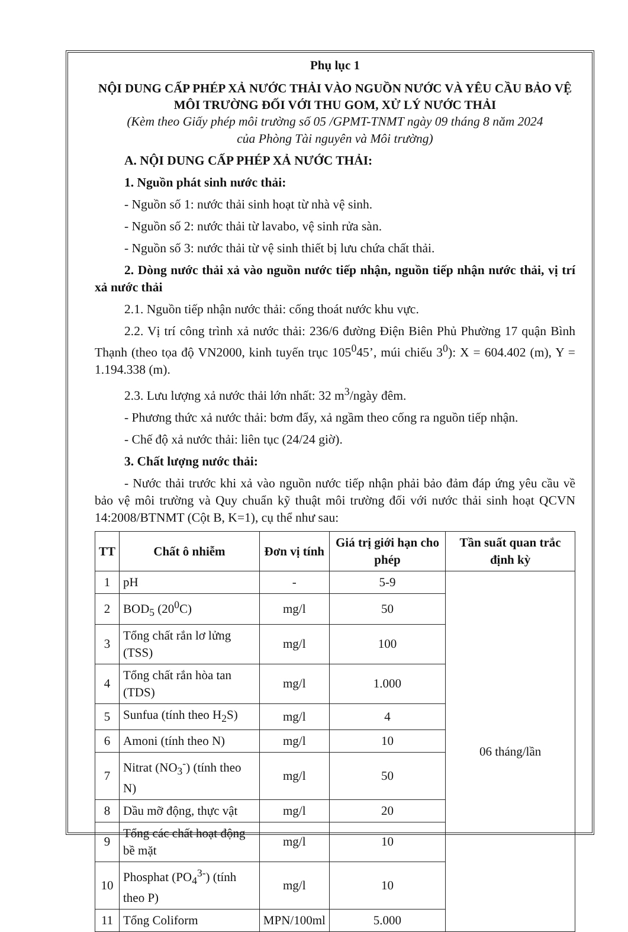Phụ lục 1
NỘI DUNG CẤP PHÉP XẢ NƯỚC THẢI VÀO NGUỒN NƯỚC VÀ YÊU CẦU BẢO VỆ MÔI TRƯỜNG ĐỐI VỚI THU GOM, XỬ LÝ NƯỚC THẢI
(Kèm theo Giấy phép môi trường số 05 /GPMT-TNMT ngày 09 tháng 8 năm 2024
của Phòng Tài nguyên và Môi trường)
A. NỘI DUNG CẤP PHÉP XẢ NƯỚC THẢI:
1. Nguồn phát sinh nước thải:
- Nguồn số 1: nước thải sinh hoạt từ nhà vệ sinh.
- Nguồn số 2: nước thải từ lavabo, vệ sinh rửa sàn.
- Nguồn số 3: nước thải từ vệ sinh thiết bị lưu chứa chất thải.
2. Dòng nước thải xả vào nguồn nước tiếp nhận, nguồn tiếp nhận nước thải, vị trí xả nước thải
2.1. Nguồn tiếp nhận nước thải: cống thoát nước khu vực.
2.2. Vị trí công trình xả nước thải: 236/6 đường Điện Biên Phủ Phường 17 quận Bình Thạnh (theo tọa độ VN2000, kinh tuyến trục 105<sup>0</sup>45’, múi chiếu 3<sup>0</sup>): X = 604.402 (m), Y = 1.194.338 (m).
2.3. Lưu lượng xả nước thải lớn nhất: 32 m<sup>3</sup>/ngày đêm.
- Phương thức xả nước thải: bơm đẩy, xả ngầm theo cống ra nguồn tiếp nhận.
- Chế độ xả nước thải: liên tục (24/24 giờ).
3. Chất lượng nước thải:
- Nước thải trước khi xả vào nguồn nước tiếp nhận phải bảo đảm đáp ứng yêu cầu về bảo vệ môi trường và Quy chuẩn kỹ thuật môi trường đối với nước thải sinh hoạt QCVN 14:2008/BTNMT (Cột B, K=1), cụ thể như sau:
| TT | Chất ô nhiễm | Đơn vị tính | Giá trị giới hạn cho phép | Tần suất quan trắc định kỳ |
| --- | --- | --- | --- | --- |
| 1 | pH | - | 5-9 | 06 tháng/lần |
| 2 | BOD<sub>5</sub> (20<sup>0</sup>C) | mg/l | 50 | |
| 3 | Tổng chất rắn lơ lửng (TSS) | mg/l | 100 | |
| 4 | Tổng chất rắn hòa tan (TDS) | mg/l | 1.000 | |
| 5 | Sunfua (tính theo H<sub>2</sub>S) | mg/l | 4 | |
| 6 | Amoni (tính theo N) | mg/l | 10 | |
| 7 | Nitrat (NO<sub>3</sub><sup>-</sup>) (tính theo N) | mg/l | 50 | |
| 8 | Dầu mỡ động, thực vật | mg/l | 20 | |
| 9 | Tổng các chất hoạt động bề mặt | mg/l | 10 | |
| 10 | Phosphat (PO<sub>4</sub><sup>3-</sup>) (tính theo P) | mg/l | 10 | |
| 11 | Tổng Coliform | MPN/100ml | 5.000 | |